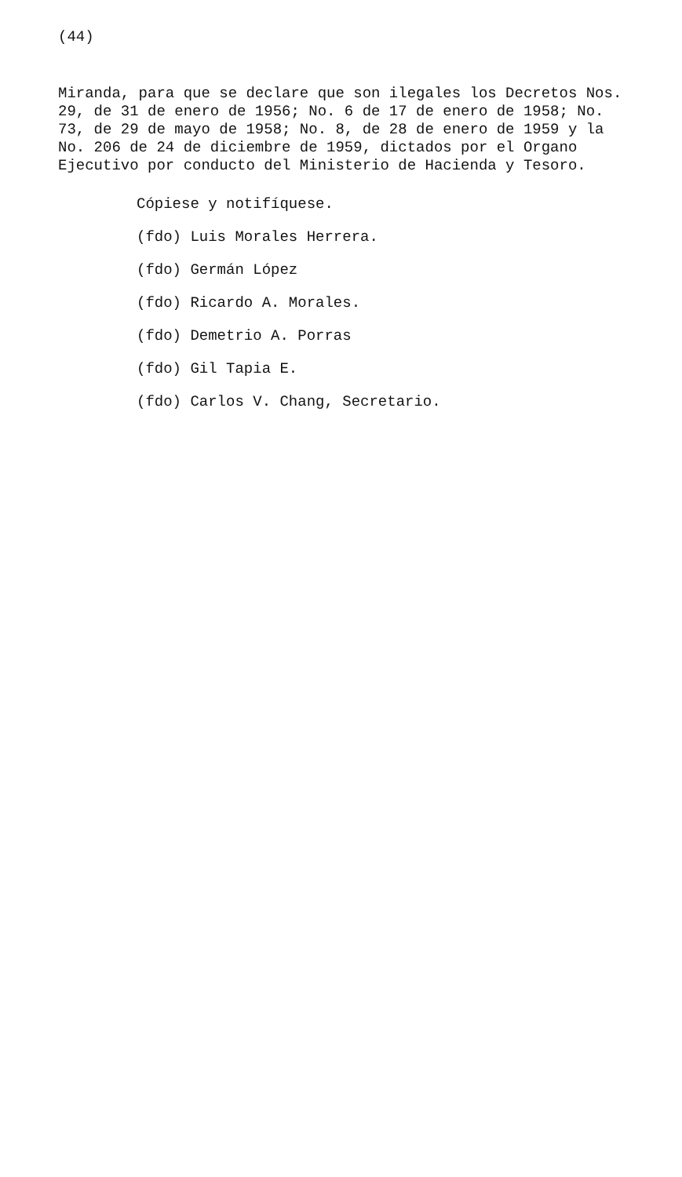(44)
Miranda, para que se declare que son ilegales los Decretos Nos. 29, de 31 de enero de 1956; No. 6 de 17 de enero de 1958; No. 73, de 29 de mayo de 1958; No. 8, de 28 de enero de 1959 y la No. 206 de 24 de diciembre de 1959, dictados por el Organo Ejecutivo por conducto del Ministerio de Hacienda y Tesoro.
Cópiese y notifíquese.
(fdo) Luis Morales Herrera.
(fdo) Germán López
(fdo) Ricardo A. Morales.
(fdo) Demetrio A. Porras
(fdo) Gil Tapia E.
(fdo) Carlos V. Chang, Secretario.